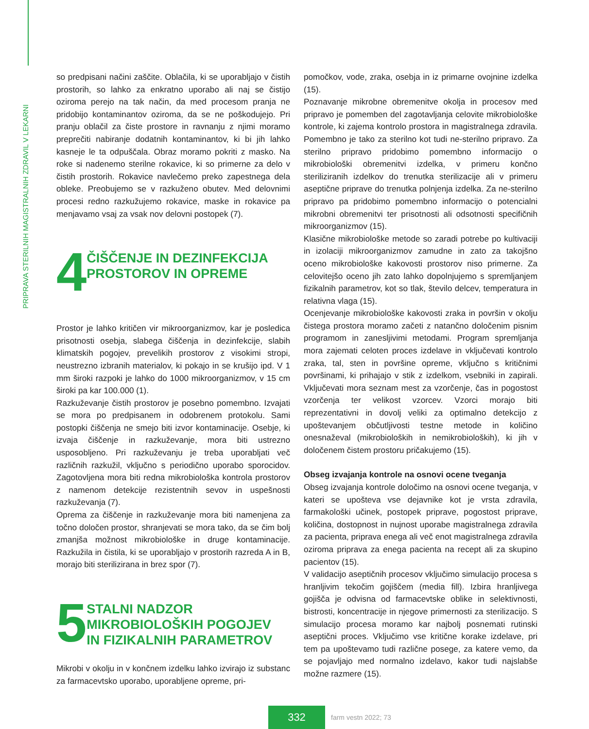PRIPRAVA STERILNIH MAGISTRALNIH ZDRAVIL V LEKARNI
so predpisani načini zaščite. Oblačila, ki se uporabljajo v čistih prostorih, so lahko za enkratno uporabo ali naj se čistijo oziroma perejo na tak način, da med procesom pranja ne pridobijo kontaminantov oziroma, da se ne poškodujejo. Pri pranju oblačil za čiste prostore in ravnanju z njimi moramo preprečiti nabiranje dodatnih kontaminantov, ki bi jih lahko kasneje le ta odpuščala. Obraz moramo pokriti z masko. Na roke si nadenemo sterilne rokavice, ki so primerne za delo v čistih prostorih. Rokavice navlečemo preko zapestnega dela obleke. Preobujemo se v razkuženo obutev. Med delovnimi procesi redno razkužujemo rokavice, maske in rokavice pa menjavamo vsaj za vsak nov delovni postopek (7).
4
ČIŠČENJE IN DEZINFEKCIJA
PROSTOROV IN OPREME
Prostor je lahko kritičen vir mikroorganizmov, kar je posledica prisotnosti osebja, slabega čiščenja in dezinfekcije, slabih klimatskih pogojev, prevelikih prostorov z visokimi stropi, neustrezno izbranih materialov, ki pokajo in se krušijo ipd. V 1 mm široki razpoki je lahko do 1000 mikroorganizmov, v 15 cm široki pa kar 100.000 (1).
Razkuževanje čistih prostorov je posebno pomembno. Izvajati se mora po predpisanem in odobrenem protokolu. Sami postopki čiščenja ne smejo biti izvor kontaminacije. Osebje, ki izvaja čiščenje in razkuževanje, mora biti ustrezno usposobljeno. Pri razkuževanju je treba uporabljati več različnih razkužil, vključno s periodično uporabo sporocidov. Zagotovljena mora biti redna mikrobiološka kontrola prostorov z namenom detekcije rezistentnih sevov in uspešnosti razkuževanja (7).
Oprema za čiščenje in razkuževanje mora biti namenjena za točno določen prostor, shranjevati se mora tako, da se čim bolj zmanjša možnost mikrobiološke in druge kontaminacije. Razkužila in čistila, ki se uporabljajo v prostorih razreda A in B, morajo biti sterilizirana in brez spor (7).
5
STALNI NADZOR
MIKROBIOLOŠKIH POGOJEV
IN FIZIKALNIH PARAMETROV
Mikrobi v okolju in v končnem izdelku lahko izvirajo iz substanc za farmacevtsko uporabo, uporabljene opreme, pri-
pomočkov, vode, zraka, osebja in iz primarne ovojnine izdelka (15).
Poznavanje mikrobne obremenitve okolja in procesov med pripravo je pomemben del zagotavljanja celovite mikrobiološke kontrole, ki zajema kontrolo prostora in magistralnega zdravila. Pomembno je tako za sterilno kot tudi ne-sterilno pripravo. Za sterilno pripravo pridobimo pomembno informacijo o mikrobiološki obremenitvi izdelka, v primeru končno steriliziranih izdelkov do trenutka sterilizacije ali v primeru aseptične priprave do trenutka polnjenja izdelka. Za ne-sterilno pripravo pa pridobimo pomembno informacijo o potencialni mikrobni obremenitvi ter prisotnosti ali odsotnosti specifičnih mikroorganizmov (15).
Klasične mikrobiološke metode so zaradi potrebe po kultivaciji in izolaciji mikroorganizmov zamudne in zato za takojšno oceno mikrobiološke kakovosti prostorov niso primerne. Za celovitejšo oceno jih zato lahko dopolnjujemo s spremljanjem fizikalnih parametrov, kot so tlak, število delcev, temperatura in relativna vlaga (15).
Ocenjevanje mikrobiološke kakovosti zraka in površin v okolju čistega prostora moramo začeti z natančno določenim pisnim programom in zanesljivimi metodami. Program spremljanja mora zajemati celoten proces izdelave in vključevati kontrolo zraka, tal, sten in površine opreme, vključno s kritičnimi površinami, ki prihajajo v stik z izdelkom, vsebniki in zapirali. Vključevati mora seznam mest za vzorčenje, čas in pogostost vzorčenja ter velikost vzorcev. Vzorci morajo biti reprezentativni in dovolj veliki za optimalno detekcijo z upoštevanjem občutljivosti testne metode in količino onesnaževal (mikrobioloških in nemikrobioloških), ki jih v določenem čistem prostoru pričakujemo (15).
Obseg izvajanja kontrole na osnovi ocene tveganja
Obseg izvajanja kontrole določimo na osnovi ocene tveganja, v kateri se upošteva vse dejavnike kot je vrsta zdravila, farmakološki učinek, postopek priprave, pogostost priprave, količina, dostopnost in nujnost uporabe magistralnega zdravila za pacienta, priprava enega ali več enot magistralnega zdravila oziroma priprava za enega pacienta na recept ali za skupino pacientov (15).
V validacijo aseptičnih procesov vključimo simulacijo procesa s hranljivim tekočim gojiščem (media fill). Izbira hranljivega gojišča je odvisna od farmacevtske oblike in selektivnosti, bistrosti, koncentracije in njegove primernosti za sterilizacijo. S simulacijo procesa moramo kar najbolj posnemati rutinski aseptični proces. Vključimo vse kritične korake izdelave, pri tem pa upoštevamo tudi različne posege, za katere vemo, da se pojavljajo med normalno izdelavo, kakor tudi najslabše možne razmere (15).
332
farm vestn 2022; 73